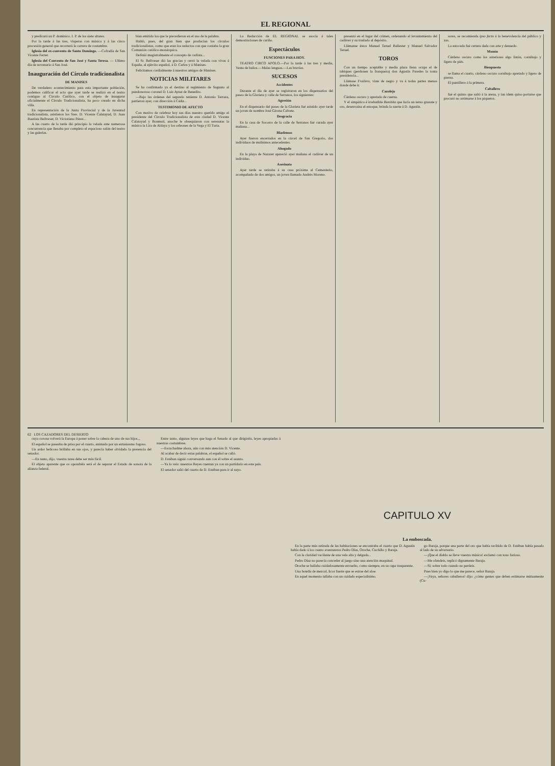EL REGIONAL
y predicará un P. dominico. I. P. de los siete altares.
Por la tarde á las tres, vísperas con música y á las cinco procesión general que recorrerá la carrera de costumbre.
Iglesia del ex-convento de Santo Domingo. —Cofradía de San Vicente Ferrer.
Iglesia del Convento de San José y Santa Teresa. — Ultimo día de novenario á San José.
Inauguración del Círculo tradicionalista
DE MANISES
De verdadero acontecimiento para esta importante población, podemos calificar el acto que ayer tarde se realizó en el teatro contiguo al Círculo Católico, con el objeto de inaugurar oficialmente el Círculo Tradicionalista, ha poco creado en dicha villa.
En representación de la Junta Provincial y de la Juventud tradicionalista, asistieron los Sres. D. Vicente Calatayud, D. Juan Bautista Bellveser, D. Victoriano Pérez...
A las cuatro de la tarde dió principio la velada ante numerosa concurrencia que llenaba por completo el espacioso salón del teatro y las galerías.
bían emitido los que le precedieron en el uso de la palabra.
Habló, pues, del gran bien que producían los círculos tradicionalistas, como que eran los reductos con que contaba la gran Comunión católico-monárquica.
Definió magistralmente el concepto de carlista...
El Sr. Bellveser dió las gracias y cerró la velada con vivas á España, al ejército español, á D. Carlos y á Manises.
Felicitamos cordialmente á nuestros amigos de Manises.
NOTICIAS MILITARES
Se ha confirmado ya el destino al regimiento de Sagunto al pundonoroso coronel D. Luis Aynat de Benedito.
—Bajo las órdenes del segundo teniente D. Antonio Terraza, partieron ayer, con dirección á Cádiz...
TESTIMONIO DE AFECTO
Con motivo de celebrar hoy sus días nuestro querido amigo el presidente del Círculo Tradicionalista de esta ciudad D. Vicente Calatayud y Bonmatí, anoche le obsequiaron con serenatas la música la Lira de Aldaya y los orfeones de la Vega y El Turia.
La Redacción de EL REGIONAL se asocia á tales demostraciones de cariño.
Espectáculos
FUNCIONES PARA HOY.
TEATRO CIRCO APOLO.—Por la tarde á las tres y media, Venta de baños.—Malas lenguas.—Las bravías.
SUCESOS
Accidentes
Durante el día de ayer se registraron en los dispensarios del paseo de la Glorieta y calle de Serranos, los siguientes:
Agresión
En el dispensario del paseo de la Glorieta fué asistido ayer tarde un joven de nombre José Girona Calvete.
Desgracia
En la casa de Socorro de la calle de Serranos fué curada ayer mañana...
Blasfemos
Ayer fueron encerrados en la cárcel de San Gregorio, dos individuos de malísimos antecedentes.
Ahogado
En la playa de Nazaret apareció ayer mañana el cadáver de un individuo.
Asesinato
Ayer tarde se retiraba á su casa próxima al Cementerio, acompañado de dos amigos, un joven llamado Andrés Moreno.
presentó en el lugar del crimen, ordenando el levantamiento del cadáver y su traslado al depósito.
Llámanse éstos Manuel Teruel Ballester y Manuel Salvador Teruel.
TOROS
Con un tiempo aceptable y media plaza llena ocupa el de tabiques (perdonen la franqueza) don Agustín Paredes la tonta presidencia...
Llámase Frailero, viste de negro y va á todas partes menos donde debe ir.
Cazolejo
Cárdeno oscuro y apretado de cuerna.
Y el simpático é irrebatible Bombita que lucía un terno granate y oro, desenvaina el estoque, brinda la suerte á D. Agustín.
sores, se recomienda ipso facto á la benevolencia del público y zas.
La estocada fué certera dada con arte y denuedo.
Monón
Cárdeno oscuro como los anteriores algo listón, cornibajo y ligero de piés.
Bienpuesto
se llama el cuarto, cárdeno oscuro cornibajo apretado y ligero de pierna.
El puntillero á la primera.
Caballero
fué el quinto que saltó á la arena, y tan idem quiso portarse que procuró no arrimarse á los piqueros.
62 LOS CAZADORES DEL DESIERTO
cuya corona volverá la Europa á poner sobre la cabeza de uno de sus hijos.,,
El español se paseaba de prisa por el cuarto, animado por un entusiasmo fogoso.
Un ardor belicoso brillaba en sus ojos, y parecía haber olvidado la presencia del senador.
—En tanto, dijo, vuestra tarea debe ser más fácil.
El objeto aparente que os opondréis será el de separar el Estado de sonora de la alianza federal.
Entre tanto, algunas leyes que haga el Senado al que dirigiréis, leyes apropiadas á nuestras costumbres.
—Escuchadme ahora, aún con más atención D. Vicente.
Al acabar de decir estas palabras, el español se calló.
D. Estéban siguió conversando aun con él sobre el asunto.
—Ya lo veis: nuestros Reyes cuentan ya con un partidario en este país.
El senador salió del cuarto de D. Estéban para ir al suyo.
CAPITULO XV
La emboscada.
En la parte más retirada de las habitaciones se encontraba el cuarto que D. Agustín había dado á los cuatro aventureros Pedro Días, Oroche, Cuchillo y Baraja.
Con la claridad vacilante de una vela alta y delgada...
Pedro Díaz no parecía conceder al juego sino una atención maquinal.
Oroche se hallaba cuidadosamente envuelto, como siempre, en su capa trasparente.
Una botella de mezcal, licor fuerte que se estrae del aloe.
En aquel momento tallaba con un cuidado especialísimo.
go Baraja, porque una parte del oro que había recibido de D. Estéban había pasado al lado de su adversario.
—¡Que el diablo se lleve vuestra música! esclamó con tono furioso.
—Me ofendeis, replicó dignamente Baraja.
—Sí; sobre todo cuando no perdeis.
Pues bien yo digo lo que me parece, señor Baraja.
—¡Vaya, señores caballeros! dijo: ¿cómo gentes que deben estimarse mútuamente (Cu-